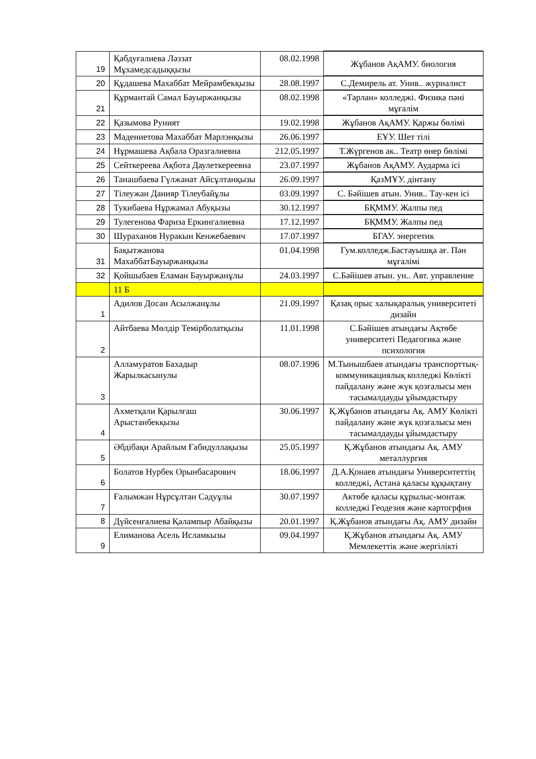| 19 | Қабдуғалиева Ләззат Мұхамедсадыққызы | 08.02.1998 | Жұбанов АқАМУ. биология |
| 20 | Құдашева Махаббат Мейрамбекқызы | 28.08.1997 | С.Демирель ат. Унив.. журналист |
| 21 | Құрмантай Самал Бауыржанқызы | 08.02.1998 | «Тарлан» колледжі. Физика пәні мұғалім |
| 22 | Қазымова Руният | 19.02.1998 | Жұбанов АқАМУ. Қаржы бөлімі |
| 23 | Мадениетова Махаббат Марлэнқызы | 26.06.1997 | ЕҰУ. Шет тілі |
| 24 | Нұрмашева Ақбала Оразгалиевна | 212.05.1997 | Т.Жүргенов ак.. Театр өнер бөлімі |
| 25 | Сейткереева Ақбота Даулеткереевна | 23.07.1997 | Жұбанов АқАМУ. Аударма ісі |
| 26 | Танашбаева Гүлжанат Айсұлтанқызы | 26.09.1997 | ҚазМҰУ. дінтану |
| 27 | Тілеужан Данияр Тілеубайұлы | 03.09.1997 | С. Бәйішев атын. Унив.. Тау-кен ісі |
| 28 | Тукибаева Нұржамал Абуқызы | 30.12.1997 | БҚММУ. Жалпы пед |
| 29 | Тулегенова Фариза Еркингалиевна | 17.12.1997 | БҚММУ. Жалпы пед |
| 30 | Шураханов Нуракын Кенжебаевич | 17.07.1997 | БГАУ. энергетик |
| 31 | Бақытжанова МахаббатБауыржанқызы | 01.04.1998 | Гум.колледж.Бастауышқа ағ. Пән мұғалімі |
| 32 | Қойшыбаев Еламан Бауыржанұлы | 24.03.1997 | С.Бәйішев атын. ун.. Авт. управление |
| | 11 Б | | |
| 1 | Адилов Досан Асылжанұлы | 21.09.1997 | Қазақ орыс халықаралық университеті дизайн |
| 2 | Айтбаева Мөлдір Темірболатқызы | 11.01.1998 | С.Бәйішев атындағы Ақтөбе университеті Педагогика және психология |
| 3 | Алламуратов Бахадыр Жарылкасынулы | 08.07.1996 | М.Тынышбаев атындағы транспорттық-коммуникациялық колледжі Көлікті пайдалану және жүк қозғалысы мен тасымалдауды ұйымдастыру |
| 4 | Ахметқали Қарылғаш Арыстанбекқызы | 30.06.1997 | Қ.Жұбанов атындағы Ақ. АМУ Көлікті пайдалану және жүк қозғалысы мен тасымалдауды ұйымдастыру |
| 5 | Әбдібақи Арайлым Ғабидуллақызы | 25.05.1997 | Қ.Жұбанов атындағы Ақ. АМУ металлургия |
| 6 | Болатов Нурбек Орынбасарович | 18.06.1997 | Д.А.Қонаев атындағы Университеттің колледжі, Астана қаласы құқықтану |
| 7 | Ғалымжан Нұрсұлтан Сәдуұлы | 30.07.1997 | Актөбе қаласы құрылыс-монтаж колледжі Геодезия және картогрфия |
| 8 | Дүйсенғалиева Қалампыр Абайқызы | 20.01.1997 | Қ.Жұбанов атындағы Ақ. АМУ дизайн |
| 9 | Елиманова Асель Исламкызы | 09.04.1997 | Қ.Жұбанов атындағы Ақ. АМУ Мемлекеттік және жергілікті |